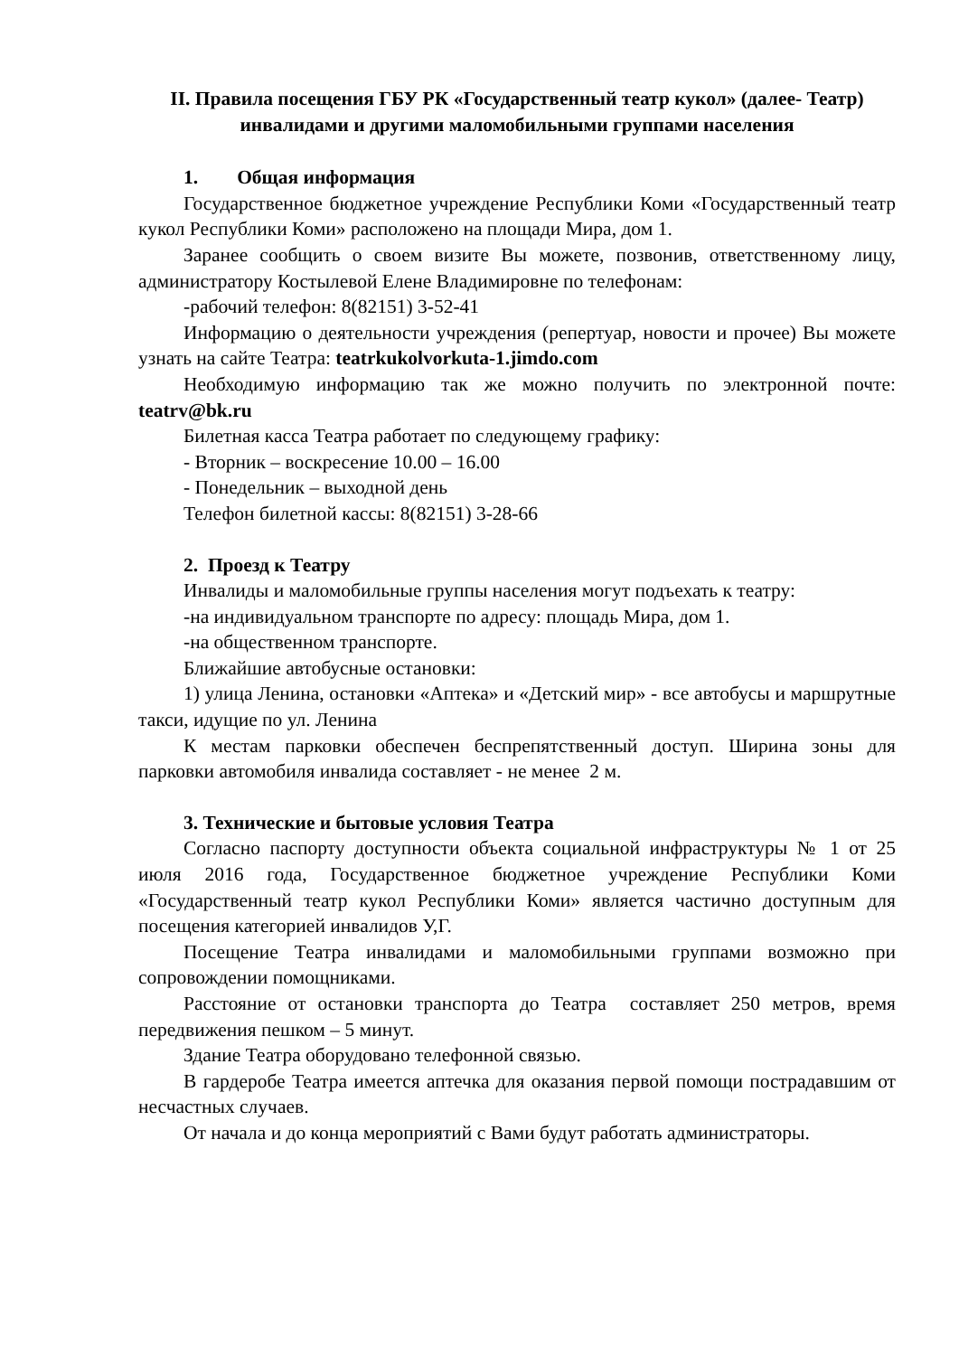II. Правила посещения ГБУ РК «Государственный театр кукол» (далее- Театр) инвалидами и другими маломобильными группами населения
1. Общая информация
Государственное бюджетное учреждение Республики Коми «Государственный театр кукол Республики Коми» расположено на площади Мира, дом 1.
Заранее сообщить о своем визите Вы можете, позвонив, ответственному лицу, администратору Костылевой Елене Владимировне по телефонам:
-рабочий телефон: 8(82151) 3-52-41
Информацию о деятельности учреждения (репертуар, новости и прочее) Вы можете узнать на сайте Театра: teatrkukolvorkuta-1.jimdo.com
Необходимую информацию так же можно получить по электронной почте: teatrv@bk.ru
Билетная касса Театра работает по следующему графику:
- Вторник – воскресение 10.00 – 16.00
- Понедельник – выходной день
Телефон билетной кассы: 8(82151) 3-28-66
2. Проезд к Театру
Инвалиды и маломобильные группы населения могут подъехать к театру:
-на индивидуальном транспорте по адресу: площадь Мира, дом 1.
-на общественном транспорте.
Ближайшие автобусные остановки:
1) улица Ленина, остановки «Аптека» и «Детский мир» - все автобусы и маршрутные такси, идущие по ул. Ленина
К местам парковки обеспечен беспрепятственный доступ. Ширина зоны для парковки автомобиля инвалида составляет - не менее 2 м.
3. Технические и бытовые условия Театра
Согласно паспорту доступности объекта социальной инфраструктуры № 1 от 25 июля 2016 года, Государственное бюджетное учреждение Республики Коми «Государственный театр кукол Республики Коми» является частично доступным для посещения категорией инвалидов У,Г.
Посещение Театра инвалидами и маломобильными группами возможно при сопровождении помощниками.
Расстояние от остановки транспорта до Театра составляет 250 метров, время передвижения пешком – 5 минут.
Здание Театра оборудовано телефонной связью.
В гардеробе Театра имеется аптечка для оказания первой помощи пострадавшим от несчастных случаев.
От начала и до конца мероприятий с Вами будут работать администраторы.